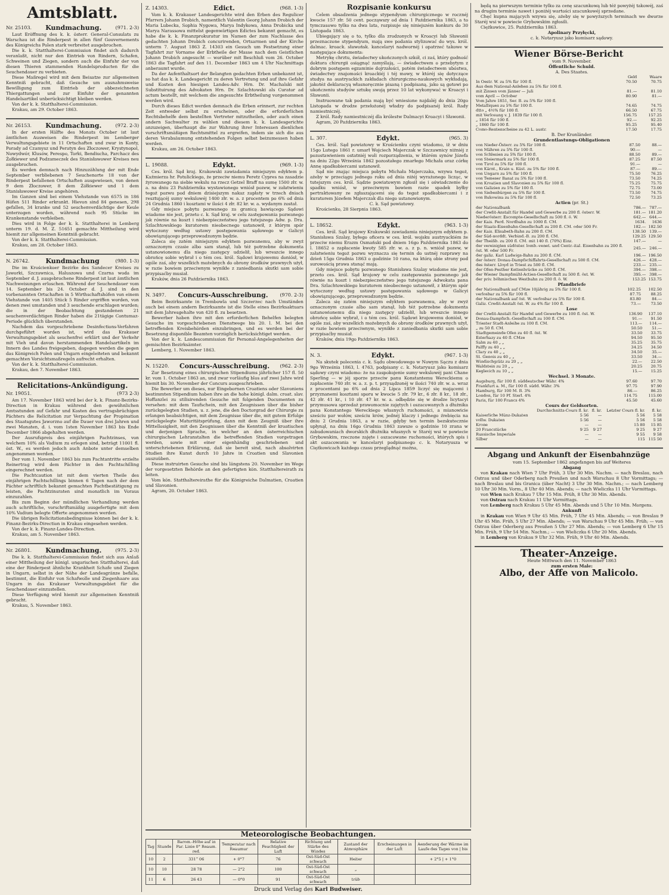Amtsblatt.
Nr. 25103. Kundmachung. (971. 2-3)
Laut Eröffnung des k. k. österr. General-Consulats zu Warschau ist die Rinderpest in allen fünf Gouvernements des Königreichs Polen stark verbreitet ausgebrochen.
Die k. k. Statthalterei-Commission findet sich dadurch veranlaßt, nicht nur den Eintrieb von Rindern, Schafen, Schweinen und Ziegen, sondern auch die Einfuhr der von diesen Thieren stammenden Handelsproducten für die Seuchendauer zu verbieten.
Diese Maßregel wird mit dem Beisatze zur allgemeinen Kenntniß gebracht, daß Gesuche um ausnahmsweise Bewilligung zum Eintrieb der obbezeichneten Thiergattungen und zur Einfuhr der genannten Handelsartikel unberücksichtigt bleiben werden.
Von der k. k. Statthalterei-Commission.
Krakau, am 29. October 1863.
Nr. 26153. Kundmachung. (972. 2-3)
In der ersten Hälfte des Monats October ist laut ämtlichen Ausweisen die Rinderpest im Lemberger Verwaltungsgebiete in 11 Ortschaften und zwar in Konty, Porady ad Czamysz und Peratyn des Złoczower, Krystynopol, Nowydwór, Klusów, Perespo, Torki, Bendiucha, Parchacz des Żołkiewer und Podzameczek des Stanisławower Kreises neu ausgebrochen.
Es werden demnach nach Hinzuzählung der mit Ende September verbliebenen 7 Seuchenorte 18 von der Rinderpest befallenen Ortschaften ausgewiesen, von denen 9 dem Złoczower, 8 dem Żółkiewer und 1 dem Stanisławower Kreise angehören.
Im Ganzen sind bei einem Viehstande von 6575 in 186 Höfen 511 Rinder erkrankt. Hievon sind 84 genesen, 298 gefallen, 34 kranke und 52 seuchenverdächtige der Keule unterzogen worden, während noch 95 Stücke im Krankenstande verbleiben.
Dies wird in Folge der k. k. Statthalterei in Lemberg unterm 19. d. M. Z. 51651 gemachte Mittheilung wird hiemit zur allgemeinen Kenntniß gebracht.
Von der k. k. Statthalterei-Commission.
Krakau, am 28. October 1863.
N. 26742. Kundmachung (980. 1-3)
Die im Krościenkoer Bezirke des Sandecer Kreises zu Jaworki, Szczawnica, Haluszowa und Czarna woda im September d. J. ausgebrochene Rinderpest ist laut ämtlichen Nachweisungen erloschen. Während der Seuchendauer vom 14. September bis 24. October d. J. sind in den vorbenannten Ortschaften in 5 Wirthschaftshöfen von einem Viehstande von 1405 Stück 5 Rinder ergriffen worden, von denen zwei umstanden und 3 seuchende erschlagen wurden; die in der Beobachtung gestandenen 21 seuchenverdächtigen Rinder haben die 21tägige Contumaz-Periode glücklich überstanden.
Nachdem das vorgeschriebene Desinfections-Verfahren durchgeführt worden ist, wird das Krakauer Verwaltungsgebiet als seuchenfrei erklärt und der Verkehr mit Vieh und davon herstammenden Handelsartikeln im Innern des Landes freigegeben, dagegen werden die gegen das Königreich Polen und Ungarn eingeleiteten und bekannt gemachten Vorsichtsmaßregeln aufrecht erhalten.
Von der k. k. Statthalterei-Commission.
Krakau, den 7. November 1863.
Relicitations-Ankündigung.
Nr. 19051. (973 2-3)
Am 17. November 1863 wird bei der k. k. Finanz-Bezirks-Direction in Krakau während den gewöhnlichen Amtsstunden auf Gefahr und Kosten des vertragsbrüchigen Pächters die Relicitation zur Verpachtung der Propination des Staatsgutes Jaworzno auf die Dauer von drei Jahren und zwei Monaten, d. i. vom 1sten November 1863 bis Ende December 1866 abgehalten werden.
Der Ausrufspreis des einjährigen Pachtzinses, von welchem 10% als Vadium zu erlegen sind, beträgt 11001 fl. öst. W., es werden jedoch auch Anbote unter demselben angenommen werden.
Der vom 1. November 1863 bis zum Pachtantritte erzielte Reinertrag wird dem Pächter in den Pachtschilling eingerechnet werden.
Die Pachtcaution ist mit dem vierten Theile des einjährigen Pachtschillings binnen 6 Tagen nach der dem Pächter schriftlich bekannt gemachten Pachtbestätigung zu leisten, die Pachtzinsraten sind monatlich im Voraus einzuzahlen.
Bis zum Beginn der mündlichen Verhandlung werden auch schriftliche, vorschriftsmäßig ausgefertigte mit dem 10% Vadium belegte Offerte angenommen werden.
Die übrigen Relicitationsbedingnisse können bei der k. k. Finanz-Bezirks-Direction in Krakau eingesehen werden.
Von der k. k. Finanz-Landes-Direction.
Krakau, am 5. November 1863.
Nr. 26801. Kundmachung. (975. 2-3)
Die k. k. Statthalterei-Commission findet sich aus Anlaß einer Mittheilung der königl. ungarischen Statthalterei, daß eine der Rinderpest ähnliche Krankheit Schafe und Ziegen in Ungarn, selbst in der Nähe der Landesgränze befalle, bestimmt, die Einfuhr von Schafwolle und Ziegenhaare aus Ungarn in das Krakauer Verwaltungsgebiet für die Seuchendauer einzustellen.
Diese Verfügung wird hiemit zur allgemeinen Kenntniß gebracht.
Krakau, 5. November 1863.
Z. 14303. Edict. (968. 1-3)
Vom k. k. Krakauer Landesgerichte wird den Erben des Regulicer Pfarrers Johann Drobich, namentlich Valentin Georg Johann Drobich der Maria Lubecka, Sophia Nygowa, Marya Indykowa, Anna Drobicka und Marya Narassowa mittelst gegenwärtigen Edictes bekannt gemacht, es habe die k. k. Finanzprokuratur im Namen der zum Nachlasse des gedachten Johann Drobich concurirenden, Ortsarmen und der Kirche unterm 7. August 1863 Z. 14303 ein Gesuch um Festsetzung einer Tagfahrt zur Vorname der Erbtheile der Masse nach dem Geistlichen Johann Drobich angesucht — worüber mit Beschluß vom 26. October 1863 die Tagfahrt auf den 11. December 1863 um 4 Uhr Nachmittags anberaumt wurde.
Da der Aufenthaltsort der Belangten gedachten Erben unbekannt ist, so hat das k. k. Landesgericht zu deren Vertretung und auf ihre Gefahr und Kosten den hiesigen Landes-Adv. Hrn. Dr. Machalski mit Substituirung des Advokaten Hrn. Dr. Szlachtowski als Curator ad actum bestellt, mit welchem die angesuchte Erbtheilung vorgenommen werden wird.
Durch dieses Edict werden demnach die Erben erinnert, zur rechten Zeit entweder selbst zu erscheinen, oder die erforderlichen Rechtsbehelfe dem bestellten Vertreter mitzutheilen, oder auch einen andern Sachwalter zu wählen und diesem k. k. Landesgerichte anzuzeigen, überhaupt die zur Wahrung ihrer Interessen dienlichen vorschriftsmäßigen Rechtsmittel zu ergreifen, indem sie sich die aus deren Verabsäumung entstehenden Folgen selbst beizumessen haben werden.
Krakau, am 26. October 1863.
L. 19088. Edykt. (969. 1-3)
Ces. król. Sąd kraj. Krakowski zawiadamia niniejszym edyktem p. Kaźmierza hr. Potulickiego, że przeciw niemu Peretz Cypres na zasadzie żyrowanego na siebie wekslu na rzecz Getzel Braff na sumę 1500 złr. w. a. na dniu 23 Października wystawionego wniósł pozew, w załatwieniu tegoż pozwu pod dniem dzisiejszym nakaz zapłaty w trzech dniach resztującéj sumy wekslowéj 1400 złr. w. a. z procentem po 6% od dnia 24 Grudnia 1860 i kosztami w ilości 4 złr. 82 kr. w. a. wydanym został.
Gdy miejsce pobytu pozwanego za granicą bawiącego Sądowi wiadome nie jest, przeto c. k. Sąd kraj. w celu zastępowania pozwanego jak równie na koszt i niebezpieczeństwo jego tutejszego Adw. p. Dra. Szlachtowskiego kuratorem nieobecnego ustanowił, z którym spór wytoczony według ustawy postępowania sądowego w Galicyi obowiązującego przeprowadzonym będzie.
Zaleca się zatém niniejszym edyktem pozwanemu, aby w zwyż oznaczonym czasie albo sam stanął, lub téż potrzebne dokumenta ustanowionemu dla niego zastępcy udzielił, lub wreszcie innego obrońcę sobie wybrał i o tém ces. król. Sądowi krajowemu doniósł, w ogóle zaś, aby wszelkich możebnych do obrony środków prawnych użył, w razie bowiem przeciwnym wynikłe z zaniedbania skutki sam sobie przypisaćby musiał.
Kraków, dnia 26 Października 1863.
N. 3497. Concurs-Ausschreibung. (970. 2-3)
Beim Bezirksamte in Trembowla und Szczerzec nach Umständen auch bei einem andern Bezirksamte ist die Stelle eines Bezirksaktuars mit dem Jahresgehalte von 420 fl. zu besetzen.
Bewerber haben ihre mit den erforderlichen Behelfen belegten Gesuche im vorgeschriebenen Dienstwege bis 20. l. M. bei den betreffenden Kreisbehörden einzubringen, und es werden bei der Besetzung disponible Beamten vorzüglich berücksichtiget werden.
Von der k. k. Landescommission für Personal-Angelegenheiten der gemischten Bezirksämter.
Lemberg, 1. November 1863.
N. 15220. Concurs-Ausschreibung. (962. 2-3)
Zur Besetzung eines chirurgischen Stipendiums jährlicher 157 fl. 50 kr. vom 1. October 1863 an, und zwar vorläufig blos auf zwei Jahre wird hiemit bis 30. November der Concurs ausgeschrieben.
Die Bewerber um dieses, nur Eingebornen Croatiens oder Slavoniens bestimmten Stipendium haben ihre an die hohe königl. dalm. croat. slav. Hoffanzlei zu stilisirenden Gesuche mit folgenden Documenten zu versehen: mit dem Taufschein, mit den Zeugnissen über die bisher zurückgelegten Studien, u. z. jene, die den Doctorgrad der Chirurgie zu erlangen beabsichtigen, mit dem Zeugnisse über die, mit gutem Erfolge zurückgelegte Maturitätsprüfung, dann mit dem Zeugniß über ihre Mittellosigkeit, mit den Zeugnissen über die Kenntniß der kroatischen und derjenigen Sprache, in welcher an den österreichischen chirurgischen Lehranstalten die betreffenden Studien vorgetragen werden, sowie mit einer eigenhändig geschriebenen und unterschriebenen Erklärung, daß sie bereit sind, nach absolvirten Studien ihre Kunst durch 10 Jahre in Croatien und Slavonien auszuüben.
Diese instruirten Gesuche sind bis längstens 20. November im Wege der vorgesetzten Behörde an den gefertigten kön. Statthaltereirath zu leiten.
Vom kön. Statthaltereirathe für die Königreiche Dalmatien, Croatien und Slavonien.
Agram, 20. October 1863.
Rozpisanie konkursu
Celem obsadzenia jednego stypendyum chirurgicznego w rocznéj kwocie 157 złr. 50 cent. począwszy od dnia 1 Października 1863, a to tymczasowo tylko na dwa lata, rozpisuje się niniejszém konkurs do 30 Listopada 1863.
Ubiegający się o to, tylko dla zrodzonych w Kroacyi lub Sławonii przeznaczone stypendyum, mają swe podania stylizować do wys. król. dalmac. kroack. sławońsk. kancelaryi nadwornéj i opatrzeć takowe w następujące dokumenta:
Metrykę chrztu, świadectwy ukończonych szkół, ci zaś, który godność doktora chirurgii osiągnąć zamyślają, — świadectwem o przebytym z dobrym postępem egzaminie dojrzałości, potém świadectwem ubóstwa, świadectwy znajomości kroackiéj i téj mowy, w któréj się dotyczące studya na austryackich zakładach chirurgiczno-naukowych wykładają, jakotéż deklaracyą własnoręcznie pisaną i podpisaną, jako są gotowi po ukończeniu studyów sztukę swoją przez 10 lat wykonywać w Kroacyi i Sławonii.
Instruowane tak podania mają być wniesione najdaléj do dnia 20go Listopada w drodze przełożonéj władzy do podpisanéj król. Rady namiestniczéj.
Z król. Rady namiestniczéj dla królestw Dalmacyi Kroacyi i Sławonii.
Agram, 20 Października 1863.
L. 307. Edykt. (965. 3)
Ces. król. Sąd powiatowy w Krościenku czyni wiadomo, iż w dniu 15go Lutego 1861 r. umarł Wojciech Majerczak w Szczawnicy niżniéj z pozostawieniem ostatniéj woli rozporządzenia, w którém synów Józefa na dniu 22go Września 1862 pozostałego zmarłego Michała oraz córkę Annę spadkobiercami ustanowił.
Sąd nie znając miejsca pobytu Michała Majerczaka, wzywa tegoż, ażeby w przeciągu jednego roku od dnia niżéj wyrażonego licząc, w tutejszym ces. król. Sądzie powiatowym zgłosił się i oświadczenie do spadku wniósł, w przeciwnym bowiem razie spadek byłby pertraktowany ze zgłaszającemi się do tegoż spadkobiercami i z kuratorem Józefem Majerczak dla niego ustanowionym.
C. k. Sąd powiatowy.
Krościenko, 28 Sierpnia 1863.
L. 18652. Edykt. (963. 1-3)
Ces. król. Sąd krajowy Krakowski zawiadamia niniejszym edyktem p. Stanisława Szalay, byłego oficera w ces. król. wojsku austryackiém że przeciw niemu Erazm Osmański pod dniem 16go Października 1863 do l. 18652 o zapłacenie kwoty 585 złr. w. a. z p. n. wniósł pozew, w załatwieniu tegoż pozwu wyznacza się termin do ustnéj rozprawy na dzień 15go Grudnia 1863 o godzinie 10 rano, na którą obie strony pod surowością prawa stanąć mają.
Gdy miejsce pobytu pozwanego Stanisława Szalay wiadome nie jest, przeto ces. król. Sąd krajowy w celu zastępowania pozwanego jak równie na koszt i niebezpieczeństwo jego tutejszego Adwokata pana Dra. Szlachtowskiego kuratorem nieobecnego ustanowił, z którym spór wytoczony według ustawy postępowania sądowego w Galicyi obowiązującego, przeprowadzonym będzie.
Zaleca się zatém niniejszym edyktem pozwanemu, aby w zwyż oznaczonym czasie albo sam stanął, lub téż potrzebne dokumenta ustanowionemu dla niego zastępcy udzielił, lub wreszcie innego obrońcę sobie wybrał, i o tém ces. król. Sądowi krajowemu doniósł, w ogóle zaś, aby wszelkich możebnych do obrony środków prawnych użył, w razie bowiem przeciwnym, wynikłe z zaniedbania skutki sam sobie przypisaćby musiał.
Kraków, dnia 19go Października 1863.
N. 3. Edykt. (967. 1-3)
Na skutek polecenia c. k. Sądu obwodowego w Nowym Sączu z dnia 9go Września 1863, l. 4763, podpisany c. k. Notaryusz jako komisarz sądowy czyni wiadomo: że na zaspokojenie sumy wekslowéj pani Chane Sperling — w jéj sporze przeciw panu Konstantemu Wereckiemu o zapłacenie 740 złr. w. a. z. p. t. przysądzonéj w ilości 740 złr. w. a. wraz z procentami po 6% od dnia 2 Lipca 1859 liczyć się mającemi i przyznanemi kosztami sporu w kwocie 5 złr. 79 kr., 6 złr. 8 kr., 18 złr., 42 złr. 41 kr., i 10 złr. 47 kr. w. a. odbędzie się w drodze licytacyi przymusowa sprzedaż prawomocnie zajętych i oszacowanych a dłużnika pana Konstantego Wereckiego własnych ruchomości, a mianowicie sześciu par wołów, sześciu krów, jednéj klaczy i jednego źrebięcia na dniu 2 Grudnia 1863, a w razie, gdyby ten termin bezskutecznie upłynął, na dniu 16go Grudnia 1863 zawsze o godzinie 10 zrana w zabudowaniach dworskich dłużnika własnych w Staréj wsi w powiecie Grybowskim, rzeczone zajęte i oszacowane ruchomości, których spis i akt oszacowania w kancelaryi podpisanego c. k. Notaryusza w Ciężkowicach każdego czasu przeglądnąć można,
będą na pierwszym terminie tylko za cenę szacunkową lub téż powyżéj takowéj, zaś na drugim terminie nawet i poniżéj wartości szacunkowéj sprzedane.
Chęć kupna mających wzywa się, ażeby się w powyższych terminach we dworze Staréj wsi w powiecie Grybowskim zgłosili.
Ciężkowice, 25. Października 1863.
Apolinary Przyłęcki,
c. k. Notaryusz jako komisarz sądowy.
Wiener Börse-Bericht
vom 9. November.
Öffentliche Schuld.
A. Des Staates.
| | Geld | Waare |
| In Oestr. W. zu 5% für 100 fl. | 70.50 | 70.75 |
| Aus dem National-Anlehen zu 5% für 100 fl. | | |
| mit Zinsen vom Jänner — Juli | 81.— | 81.10 |
| vom April — October | 80.90 | 81.— |
| Vom Jahre 1851, Ser. B. zu 5% für 100 fl. | | |
| Metalliques zu 5% für 100 fl. | 74.65 | 74.75 |
| dtto „ 4½% für 100 fl. | 66.50 | 67.75 |
| mit Verlosung v. J. 1839 für 100 fl. | 156.75 | 157.25 |
| „ 1854 für 100 fl. | 92.— | 92.25 |
| „ 1860 für 100 fl. | 95.25 | 95.40 |
| Como-Rentenscheine zu 42 L. austr. | 17.50 | 17.75 |
B. Der Kronländer.
Grundentlastungs-Obligationen
| von Nieder-Österr. zu 5% für 100 fl. | 87.50 | 88.— |
| von Mähren zu 5% für 100 fl. | 90.— | — |
| von Schlesien zu 5% für 100 fl. | 88.50 | 89.— |
| von Steiermark zu 5% für 100 fl. | 87.25 | 87.50 |
| von Tirol zu 5% für 100 fl. | 91.— | — |
| von Kärnt., Krain u. Küst. zu 5% für 100 fl. | 87.— | 89.— |
| von Ungarn zu 5% für 100 fl. | 75.50 | 76.25 |
| von Temeser Banat zu 5% für 100 fl. | 73.50 | 74.25 |
| von Kroatien und Slavonien zu 5% für 100 fl. | 75.25 | 75.75 |
| von Galizien zu 5% für 100 fl. | 72.75 | 73.00 |
| von Siebenbürgen zu 5% für 100 fl. | 73.50 | 74.75 |
| von Bukowina zu 5% für 100 fl. | 72.50 | 73.25 |
Actien (pr. St.)
| der Nationalbank | 786.— | 787.— |
| der Credit-Anstalt für Handel und Gewerbe zu 200 fl. österr. W. | 181.— | 181.20 |
| Niederösterr. Escompte-Gesellschaft zu 500 fl. ö. W. | 642.— | 644.— |
| der Kais. Ferd. Nordbahn zu 1000 fl. CM. | 1634. | 1636 |
| der Staats-Eisenbahn-Gesellschaft zu 200 fl. CM. oder 500 Fr. | 182.— | 182.50 |
| der Kais. Elisabeth-Bahn zu 200 fl. CM. | 138.50 | 139.— |
| der Süd-norddt. Verbind.-B. zu 200 fl. CM. | 129.25 | 129.50 |
| der Theißb. zu 200 fl. CM. mit 140 fl. (70%) Einz. | 147.— | — |
| der vereinigten südöster. lomb.-venet. und Centr.-ital. Eisenbahn zu 200 fl. öst. W. oder 500 Fr. | 245.— | 246.— |
| der galiz. Karl Ludwigs-Bahn zu 200 fl. CM. | 196.— | 196.50 |
| der österr. Donau-Dampfschiffahrts-Gesellschaft zu 500 fl. CM. | 426.— | 428.— |
| des österr. Lloyd in Triest zu 500 fl. CM. | 233.— | 235.— |
| der Ofen-Pesther Kettenbrücke zu 500 fl. CM. | 394.— | 398.— |
| der Wiener Dampfmühl-Actien-Gesellschaft zu 500 fl. öst. W. | 395.— | 398.— |
| der priv. böhmischen Westbahn zu 200 fl. ö. W. | 153.25 | 153.75 |
Pfandbriefe
| der Nationalbank auf CMze 10jährig zu 5% für 100 fl. | 102.25 | 102.50 |
| verlosbar zu 5% für 100 fl. | 87.75 | 88.25 |
| der Nationalbank auf öst. W. verlosbar zu 5% für 100 fl. | 83.80 | 84.— |
| Galiz. Credit-Anstalt öst. W. zu 4% für 100 fl. | 73.— | 73.50 |
Lose
| der Credit-Anstalt für Handel und Gewerbe zu 100 fl. öst. W. | 136.90 | 137.10 |
| Donau-Dampfsch.-Gesellschaft zu 100 fl. CM. | 91.— | 91.50 |
| Triester Stadt-Anleihe zu 100 fl. CM. | 113.— | 114.— |
| „ zu 50 fl. CM. | 50.50 | 51.— |
| Stadtgemeinde Ofen zu 40 fl. öst. W. | 33.50 | 33.75 |
| Esterhazy zu 40 fl. CMze | 94.50 | 95.50 |
| Salm zu 40 „ „ | 35.25 | 35.75 |
| Palffy zu 40 „ „ | 34.25 | 34.50 |
| Clary zu 40 „ „ | 34.50 | 35.— |
| St. Genois zu 40 „ „ | 33.50 | 34.— |
| Windischgrätz zu 20 „ „ | 22.— | 22.50 |
| Waldstein zu 20 „ „ | 20.25 | 20.75 |
| Keglevich zu 10 „ „ | 15.— | 15.25 |
Wechsel. 3 Monate.
| Augsburg, für 100 fl. süddeutscher Währ. 4% | 97.60 | 97.70 |
| Frankfurt a. M., für 100 fl. südd. Währ. 3% | 97.75 | 97.90 |
| Hamburg, für 100 M. B. 3% | 86.— | 86.25 |
| London, für 10 Pf. Sterl. 4% | 114.75 | 115.00 |
| Paris, für 100 Francs 4% | 45.50 | 45.60 |
Cours der Geldsorten.
| | Durchschnitts-Cours fl. kr. | fl. kr. | Letzter Cours fl. kr. | fl. kr. |
| Kaiserliche Münz-Dukaten | 5 56 | — | 5 56 | 5 58 |
| vollw. Dukaten | 5 56 | — | 5 56 | 5 58 |
| Krone | — | — | 15 80 | 15 85 |
| 20 Francstücke | 9 25 | 9 27 | 9 25 | 9 27 |
| Russische Imperiale | — | — | 9 55 | 9 58 |
| Silber | — | — | 115 | 115 50 |
Abgang und Ankunft der Eisenbahnzüge
vom 15. September 1862 angefangen bis auf Weiteres
Abgang
von Krakau nach Wien 7 Uhr Früh, 3 Uhr 30 Min. Nachm. — nach Breslau, nach Ostrau und über Oderberg nach Preußen und nach Warschau 8 Uhr Vormittags; — nach Breslau und bis Granica (über Nacht) 3 Uhr 30 Min. Nachm.; — nach Lemberg 10 Uhr 30 Min. Vorm., 8 Uhr 40 Min. Abends; — nach Wieliczka 11 Uhr Vormittags.
von Wien nach Krakau 7 Uhr 15 Min. Früh, 8 Uhr 30 Min. Abends.
von Ostrau nach Krakau 11 Uhr Vormittags.
von Lemberg nach Krakau 5 Uhr 45 Min. Abends und 5 Uhr 10 Min. Morgens.
Ankunft
in Krakau von Wien 9 Uhr 45 Min. Früh, 7 Uhr 45 Min. Abends; — von Breslau 9 Uhr 45 Min. Früh, 5 Uhr 27 Min. Abends; — von Warschau 9 Uhr 45 Min. Früh; — von Ostrau über Oderberg aus Preußen 5 Uhr 27 Min. Abends; — von Lemberg 6 Uhr 15 Min. Früh, 9 Uhr 54 Min. Nachm.; — von Wieliczka 6 Uhr 20 Min. Abends.
in Lemberg von Krakau 9 Uhr 32 Min. Früh, 9 Uhr 40 Min. Abends.
Theater-Anzeige.
Heute Mittwoch den 11. November 1863
zum ersten Male:
Albo, der Affe von Malicolo.
Meteorologische Beobachtungen.
| Tag | Stunde | Barom.-Höhe auf in Par. Linie 0° Reaum. red. | Temperatur nach Reaumur | Relative Feuchtigkeit der Luft | Richtung und Stärke des Windes | Zustand der Atmosphäre | Erscheinungen in der Luft | Aenderung der Wärme im Laufe des Tages von / bis |
| --- | --- | --- | --- | --- | --- | --- | --- | --- |
| 10 | 2 | 331‴ 06 | + 0°7 | 76 | Ost-Süd-Ost schwach | Heiter | | + 2°5 / + 1°0 |
| 10 | 10 | 28 78 | — 2°2 | 100 | Ost-Süd-Ost schwach | „ | | |
| 11 | 6 | 26 43 | — 0°0 | 91 | Ost-Süd-Ost schwach | trüb | | |
Druck und Verlag des Karl Budweiser.